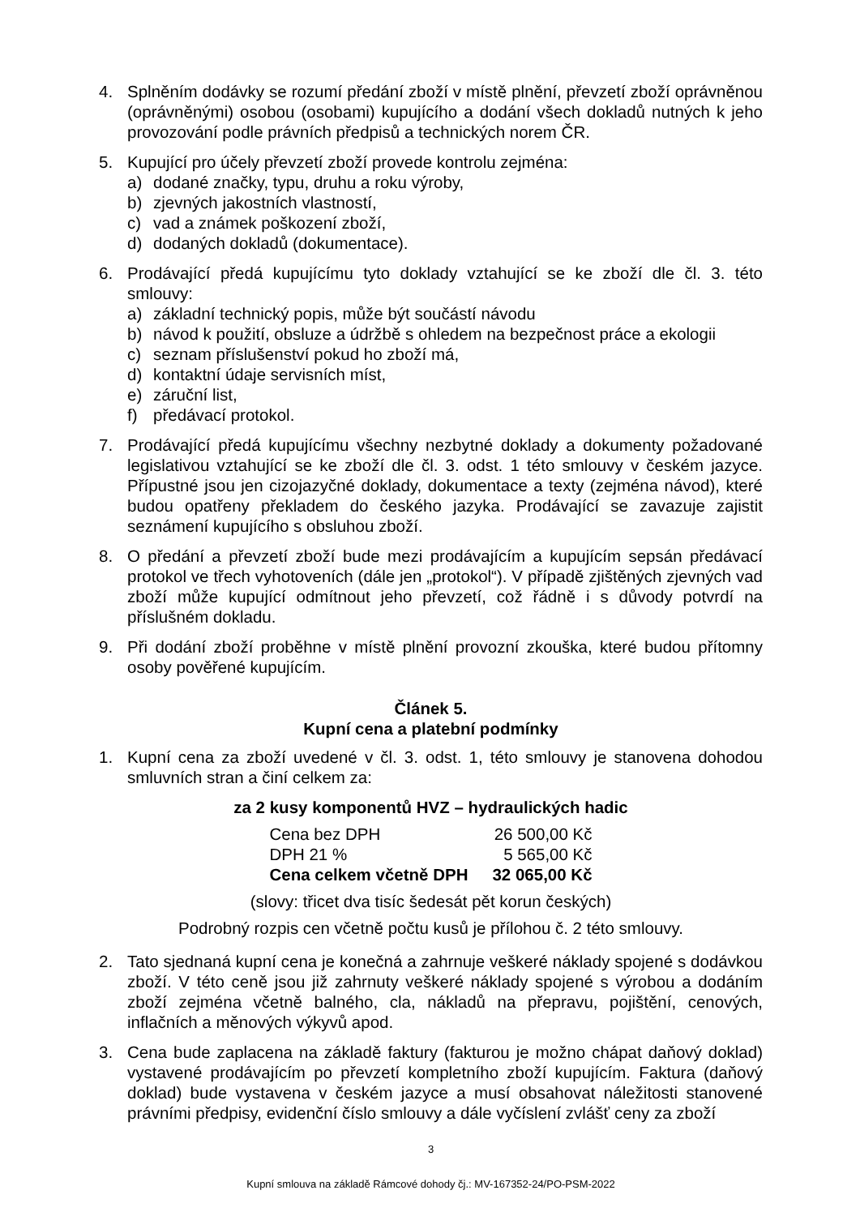4. Splněním dodávky se rozumí předání zboží v místě plnění, převzetí zboží oprávněnou (oprávněnými) osobou (osobami) kupujícího a dodání všech dokladů nutných k jeho provozování podle právních předpisů a technických norem ČR.
5. Kupující pro účely převzetí zboží provede kontrolu zejména:
a) dodané značky, typu, druhu a roku výroby,
b) zjevných jakostních vlastností,
c) vad a známek poškození zboží,
d) dodaných dokladů (dokumentace).
6. Prodávající předá kupujícímu tyto doklady vztahující se ke zboží dle čl. 3. této smlouvy:
a) základní technický popis, může být součástí návodu
b) návod k použití, obsluze a údržbě s ohledem na bezpečnost práce a ekologii
c) seznam příslušenství pokud ho zboží má,
d) kontaktní údaje servisních míst,
e) záruční list,
f) předávací protokol.
7. Prodávající předá kupujícímu všechny nezbytné doklady a dokumenty požadované legislativou vztahující se ke zboží dle čl. 3. odst. 1 této smlouvy v českém jazyce. Přípustné jsou jen cizojazyčné doklady, dokumentace a texty (zejména návod), které budou opatřeny překladem do českého jazyka. Prodávající se zavazuje zajistit seznámení kupujícího s obsluhou zboží.
8. O předání a převzetí zboží bude mezi prodávajícím a kupujícím sepsán předávací protokol ve třech vyhotoveních (dále jen „protokol“). V případě zjištěných zjevných vad zboží může kupující odmítnout jeho převzetí, což řádně i s důvody potvrdí na příslušném dokladu.
9. Při dodání zboží proběhne v místě plnění provozní zkouška, které budou přítomny osoby pověřené kupujícím.
Článek 5.
Kupní cena a platební podmínky
1. Kupní cena za zboží uvedené v čl. 3. odst. 1, této smlouvy je stanovena dohodou smluvních stran a činí celkem za:
za 2 kusy komponentů HVZ – hydraulických hadic
| Cena bez DPH | 26 500,00 Kč |
| DPH 21 % | 5 565,00 Kč |
| Cena celkem včetně DPH | 32 065,00 Kč |
(slovy: třicet dva tisíc šedesát pět korun českých)
Podrobný rozpis cen včetně počtu kusů je přílohou č. 2 této smlouvy.
2. Tato sjednaná kupní cena je konečná a zahrnuje veškeré náklady spojené s dodávkou zboží. V této ceně jsou již zahrnuty veškeré náklady spojené s výrobou a dodáním zboží zejména včetně balného, cla, nákladů na přepravu, pojištění, cenových, inflačních a měnových výkyvů apod.
3. Cena bude zaplacena na základě faktury (fakturou je možno chápat daňový doklad) vystavené prodávajícím po převzetí kompletního zboží kupujícím. Faktura (daňový doklad) bude vystavena v českém jazyce a musí obsahovat náležitosti stanovené právními předpisy, evidenční číslo smlouvy a dále vyčíslení zvlášť ceny za zboží
3
Kupní smlouva na základě Rámcové dohody čj.: MV-167352-24/PO-PSM-2022